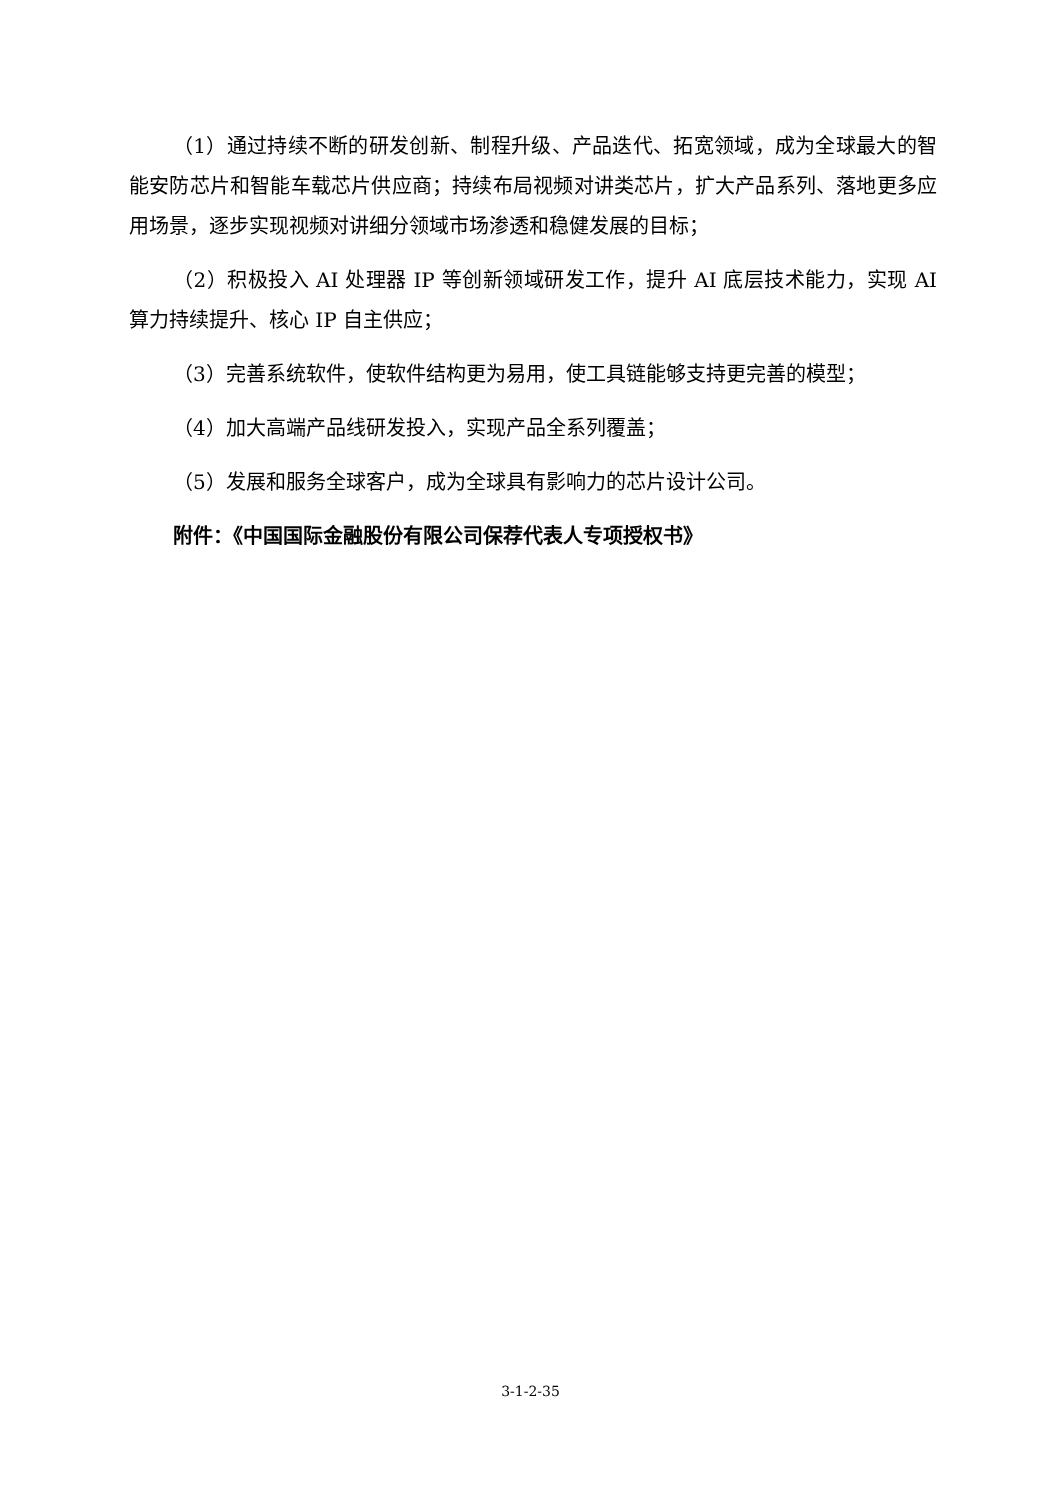（1）通过持续不断的研发创新、制程升级、产品迭代、拓宽领域，成为全球最大的智能安防芯片和智能车载芯片供应商；持续布局视频对讲类芯片，扩大产品系列、落地更多应用场景，逐步实现视频对讲细分领域市场渗透和稳健发展的目标；
（2）积极投入 AI 处理器 IP 等创新领域研发工作，提升 AI 底层技术能力，实现 AI 算力持续提升、核心 IP 自主供应；
（3）完善系统软件，使软件结构更为易用，使工具链能够支持更完善的模型；
（4）加大高端产品线研发投入，实现产品全系列覆盖；
（5）发展和服务全球客户，成为全球具有影响力的芯片设计公司。
附件：《中国国际金融股份有限公司保荐代表人专项授权书》
3-1-2-35